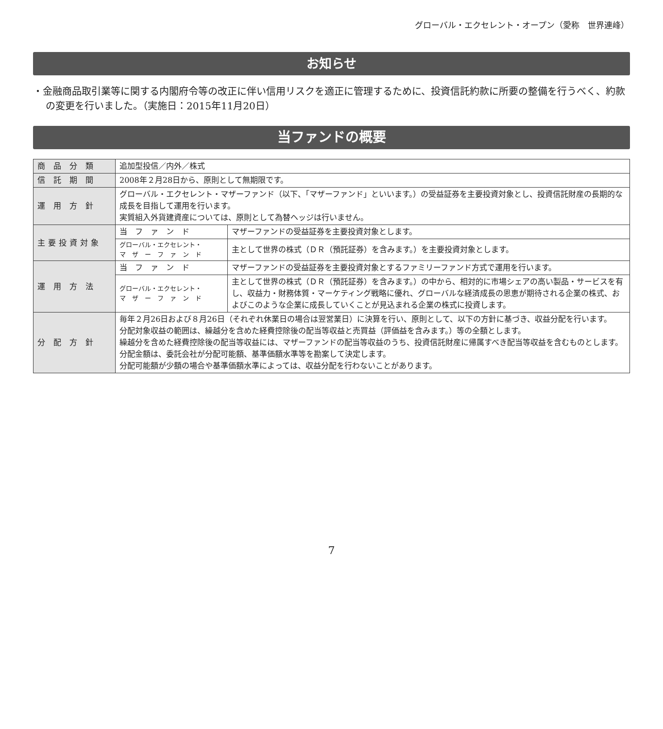グローバル・エクセレント・オープン（愛称　世界連峰）
お知らせ
・金融商品取引業等に関する内閣府令等の改正に伴い信用リスクを適正に管理するために、投資信託約款に所要の整備を行うべく、約款の変更を行いました。（実施日：2015年11月20日）
当ファンドの概要
| 商 品 分 類 | 追加型投信／内外／株式 | |
| 信 託 期 間 | 2008年２月28日から、原則として無期限です。 | |
| 運 用 方 針 | グローバル・エクセレント・マザーファンド（以下、「マザーファンド」といいます。）の受益証券を主要投資対象とし、投資信託財産の長期的な成長を目指して運用を行います。 実質組入外貨建資産については、原則として為替ヘッジは行いません。 | |
| 主要投資対象 | 当 フ ァ ン ド | マザーファンドの受益証券を主要投資対象とします。 |
| | グローバル・エクセレント・ マ ザ ー フ ァ ン ド | 主として世界の株式（ＤＲ（預託証券）を含みます。）を主要投資対象とします。 |
| 運 用 方 法 | 当 フ ァ ン ド | マザーファンドの受益証券を主要投資対象とするファミリーファンド方式で運用を行います。 |
| | グローバル・エクセレント・ マ ザ ー フ ァ ン ド | 主として世界の株式（ＤＲ（預託証券）を含みます。）の中から、相対的に市場シェアの高い製品・サービスを有し、収益力・財務体質・マーケティング戦略に優れ、グローバルな経済成長の恩恵が期待される企業の株式、およびこのような企業に成長していくことが見込まれる企業の株式に投資します。 |
| 分 配 方 針 | 毎年２月26日および８月26日（それぞれ休業日の場合は翌営業日）に決算を行い、原則として、以下の方針に基づき、収益分配を行います。 分配対象収益の範囲は、繰越分を含めた経費控除後の配当等収益と売買益（評価益を含みます。）等の全額とします。 繰越分を含めた経費控除後の配当等収益には、マザーファンドの配当等収益のうち、投資信託財産に帰属すべき配当等収益を含むものとします。 分配金額は、委託会社が分配可能額、基準価額水準等を勘案して決定します。 分配可能額が少額の場合や基準価額水準によっては、収益分配を行わないことがあります。 | |
7